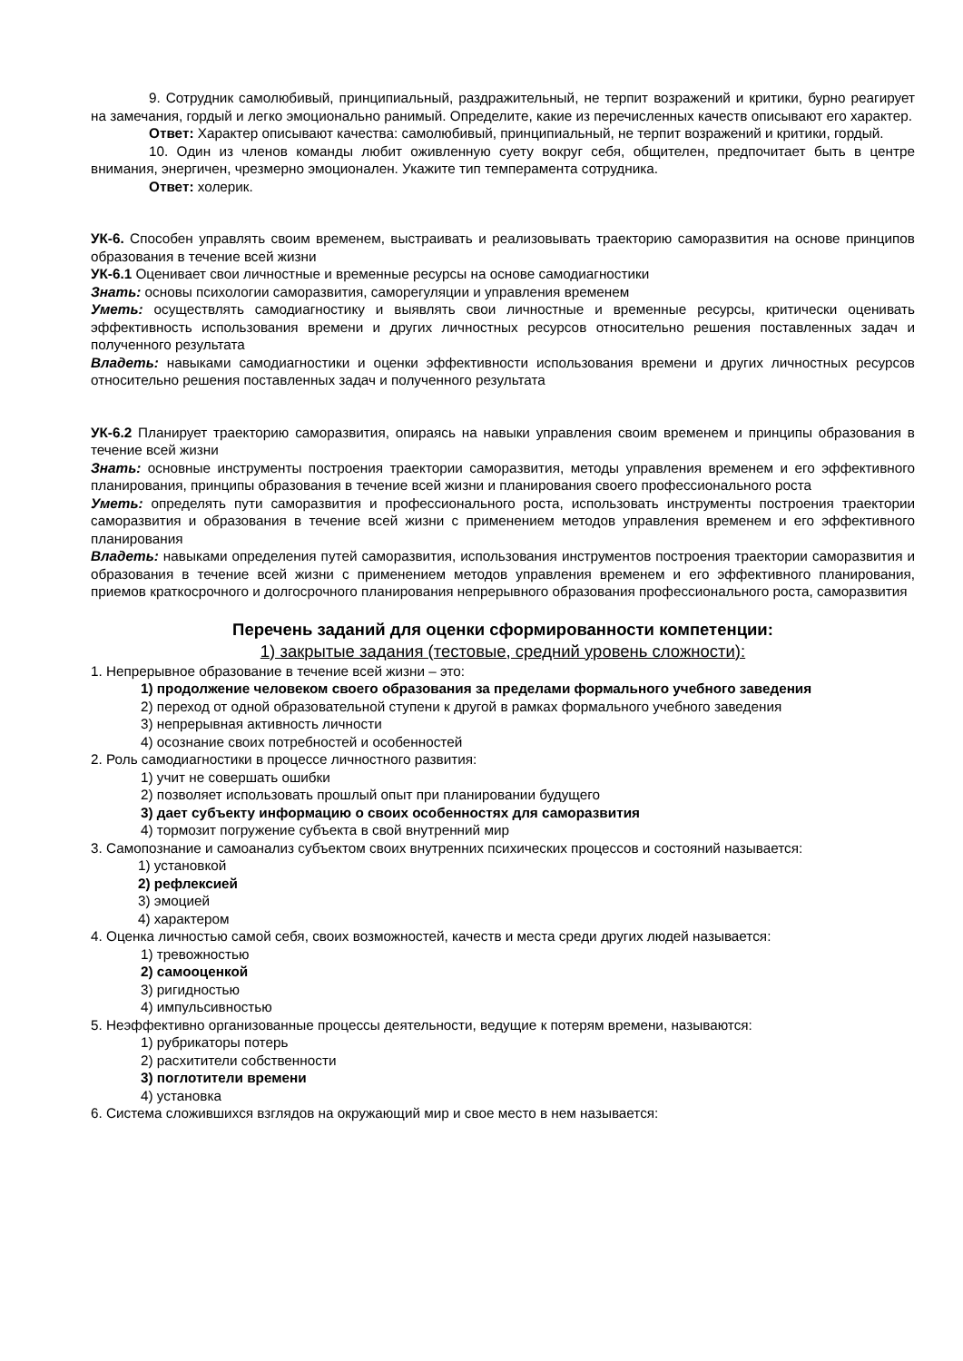9. Сотрудник самолюбивый, принципиальный, раздражительный, не терпит возражений и критики, бурно реагирует на замечания, гордый и легко эмоционально ранимый. Определите, какие из перечисленных качеств описывают его характер.
Ответ: Характер описывают качества: самолюбивый, принципиальный, не терпит возражений и критики, гордый.
10. Один из членов команды любит оживленную суету вокруг себя, общителен, предпочитает быть в центре внимания, энергичен, чрезмерно эмоционален. Укажите тип темперамента сотрудника.
Ответ: холерик.
УК-6. Способен управлять своим временем, выстраивать и реализовывать траекторию саморазвития на основе принципов образования в течение всей жизни
УК-6.1 Оценивает свои личностные и временные ресурсы на основе самодиагностики
Знать: основы психологии саморазвития, саморегуляции и управления временем
Уметь: осуществлять самодиагностику и выявлять свои личностные и временные ресурсы, критически оценивать эффективность использования времени и других личностных ресурсов относительно решения поставленных задач и полученного результата
Владеть: навыками самодиагностики и оценки эффективности использования времени и других личностных ресурсов относительно решения поставленных задач и полученного результата
УК-6.2 Планирует траекторию саморазвития, опираясь на навыки управления своим временем и принципы образования в течение всей жизни
Знать: основные инструменты построения траектории саморазвития, методы управления временем и его эффективного планирования, принципы образования в течение всей жизни и планирования своего профессионального роста
Уметь: определять пути саморазвития и профессионального роста, использовать инструменты построения траектории саморазвития и образования в течение всей жизни с применением методов управления временем и его эффективного планирования
Владеть: навыками определения путей саморазвития, использования инструментов построения траектории саморазвития и образования в течение всей жизни с применением методов управления временем и его эффективного планирования, приемов краткосрочного и долгосрочного планирования непрерывного образования профессионального роста, саморазвития
Перечень заданий для оценки сформированности компетенции:
1) закрытые задания (тестовые, средний уровень сложности):
1. Непрерывное образование в течение всей жизни – это:
1) продолжение человеком своего образования за пределами формального учебного заведения
2) переход от одной образовательной ступени к другой в рамках формального учебного заведения
3) непрерывная активность личности
4) осознание своих потребностей и особенностей
2. Роль самодиагностики в процессе личностного развития:
1) учит не совершать ошибки
2) позволяет использовать прошлый опыт при планировании будущего
3) дает субъекту информацию о своих особенностях для саморазвития
4) тормозит погружение субъекта в свой внутренний мир
3. Самопознание и самоанализ субъектом своих внутренних психических процессов и состояний называется:
1) установкой
2) рефлексией
3) эмоцией
4) характером
4. Оценка личностью самой себя, своих возможностей, качеств и места среди других людей называется:
1) тревожностью
2) самооценкой
3) ригидностью
4) импульсивностью
5. Неэффективно организованные процессы деятельности, ведущие к потерям времени, называются:
1) рубрикаторы потерь
2) расхитители собственности
3) поглотители времени
4) установка
6. Система сложившихся взглядов на окружающий мир и свое место в нем называется: